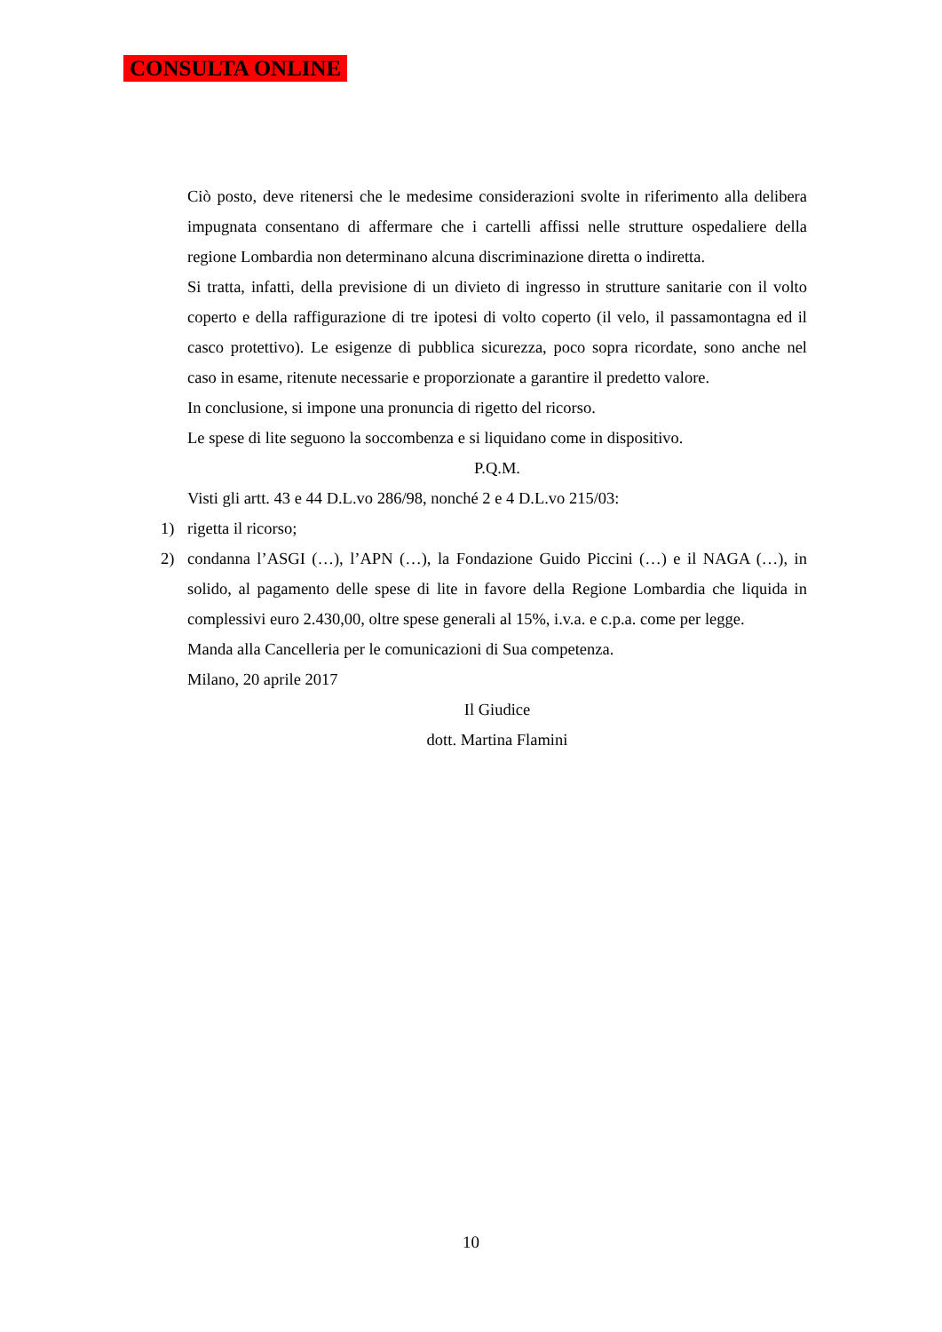CONSULTA ONLINE
Ciò posto, deve ritenersi che le medesime considerazioni svolte in riferimento alla delibera impugnata consentano di affermare che i cartelli affissi nelle strutture ospedaliere della regione Lombardia non determinano alcuna discriminazione diretta o indiretta.
Si tratta, infatti, della previsione di un divieto di ingresso in strutture sanitarie con il volto coperto e della raffigurazione di tre ipotesi di volto coperto (il velo, il passamontagna ed il casco protettivo). Le esigenze di pubblica sicurezza, poco sopra ricordate, sono anche nel caso in esame, ritenute necessarie e proporzionate a garantire il predetto valore.
In conclusione, si impone una pronuncia di rigetto del ricorso.
Le spese di lite seguono la soccombenza e si liquidano come in dispositivo.
P.Q.M.
Visti gli artt. 43 e 44 D.L.vo 286/98, nonché 2 e 4 D.L.vo 215/03:
1) rigetta il ricorso;
2) condanna l’ASGI (…), l’APN (…), la Fondazione Guido Piccini (…) e il NAGA (…), in solido, al pagamento delle spese di lite in favore della Regione Lombardia che liquida in complessivi euro 2.430,00, oltre spese generali al 15%, i.v.a. e c.p.a. come per legge.
Manda alla Cancelleria per le comunicazioni di Sua competenza.
Milano, 20 aprile 2017
Il Giudice
dott. Martina Flamini
10